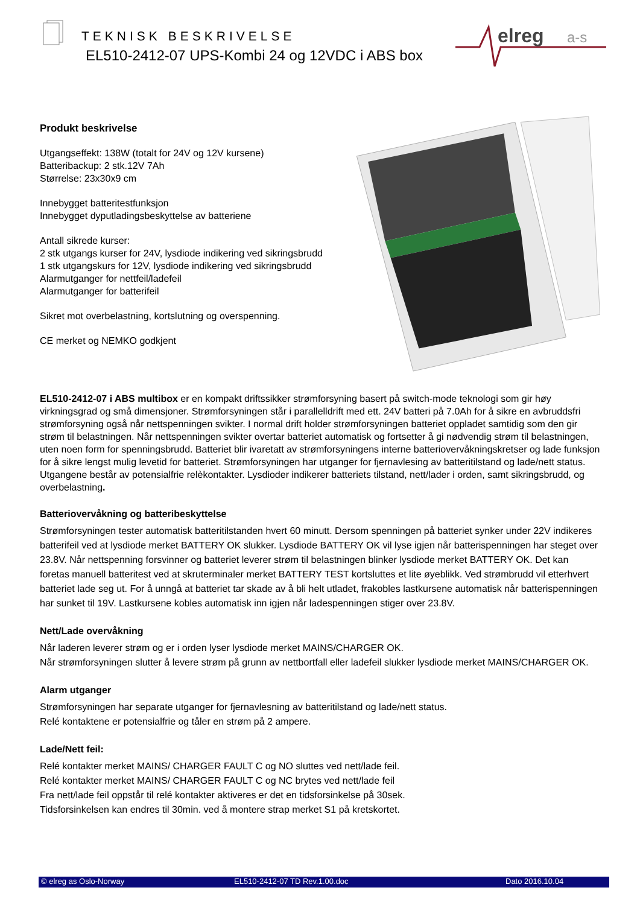TEKNISK BESKRIVELSE
EL510-2412-07 UPS-Kombi 24 og 12VDC i ABS box
elreg
a-s
Produkt beskrivelse
Utgangseffekt: 138W (totalt for 24V og 12V kursene)
Batteribackup: 2 stk.12V 7Ah
Størrelse: 23x30x9 cm
Innebygget batteritestfunksjon
Innebygget dyputladingsbeskyttelse av batteriene
Antall sikrede kurser:
2 stk utgangs kurser for 24V, lysdiode indikering ved sikringsbrudd
1 stk utgangskurs for 12V, lysdiode indikering ved sikringsbrudd
Alarmutganger for nettfeil/ladefeil
Alarmutganger for batterifeil
Sikret mot overbelastning, kortslutning og overspenning.
CE merket og NEMKO godkjent
EL510-2412-07 i ABS multibox er en kompakt driftssikker strømforsyning basert på switch-mode teknologi som gir høy virkningsgrad og små dimensjoner. Strømforsyningen står i parallelldrift med ett. 24V batteri på 7.0Ah for å sikre en avbruddsfri strømforsyning også når nettspenningen svikter. I normal drift holder strømforsyningen batteriet oppladet samtidig som den gir strøm til belastningen. Når nettspenningen svikter overtar batteriet automatisk og fortsetter å gi nødvendig strøm til belastningen, uten noen form for spenningsbrudd. Batteriet blir ivaretatt av strømforsyningens interne batteriovervåkningskretser og lade funksjon for å sikre lengst mulig levetid for batteriet. Strømforsyningen har utganger for fjernavlesing av batteritilstand og lade/nett status. Utgangene består av potensialfrie relèkontakter. Lysdioder indikerer batteriets tilstand, nett/lader i orden, samt sikringsbrudd, og overbelastning.
Batteriovervåkning og batteribeskyttelse
Strømforsyningen tester automatisk batteritilstanden hvert 60 minutt. Dersom spenningen på batteriet synker under 22V indikeres batterifeil ved at lysdiode merket BATTERY OK slukker. Lysdiode BATTERY OK vil lyse igjen når batterispenningen har steget over 23.8V. Når nettspenning forsvinner og batteriet leverer strøm til belastningen blinker lysdiode merket BATTERY OK. Det kan foretas manuell batteritest ved at skruterminaler merket BATTERY TEST kortsluttes et lite øyeblikk. Ved strømbrudd vil etterhvert batteriet lade seg ut. For å unngå at batteriet tar skade av å bli helt utladet, frakobles lastkursene automatisk når batterispenningen har sunket til 19V. Lastkursene kobles automatisk inn igjen når ladespenningen stiger over 23.8V.
Nett/Lade overvåkning
Når laderen leverer strøm og er i orden lyser lysdiode merket MAINS/CHARGER OK.
Når strømforsyningen slutter å levere strøm på grunn av nettbortfall eller ladefeil slukker lysdiode merket MAINS/CHARGER OK.
Alarm utganger
Strømforsyningen har separate utganger for fjernavlesning av batteritilstand og lade/nett status.
Relé kontaktene er potensialfrie og tåler en strøm på 2 ampere.
Lade/Nett feil:
Relé kontakter merket MAINS/ CHARGER FAULT C og NO sluttes ved nett/lade feil.
Relé kontakter merket MAINS/ CHARGER FAULT C og NC brytes ved nett/lade feil
Fra nett/lade feil oppstår til relé kontakter aktiveres er det en tidsforsinkelse på 30sek.
Tidsforsinkelsen kan endres til 30min. ved å montere strap merket S1 på kretskortet.
© elreg as Oslo-Norway EL510-2412-07 TD Rev.1.00.doc Dato 2016.10.04